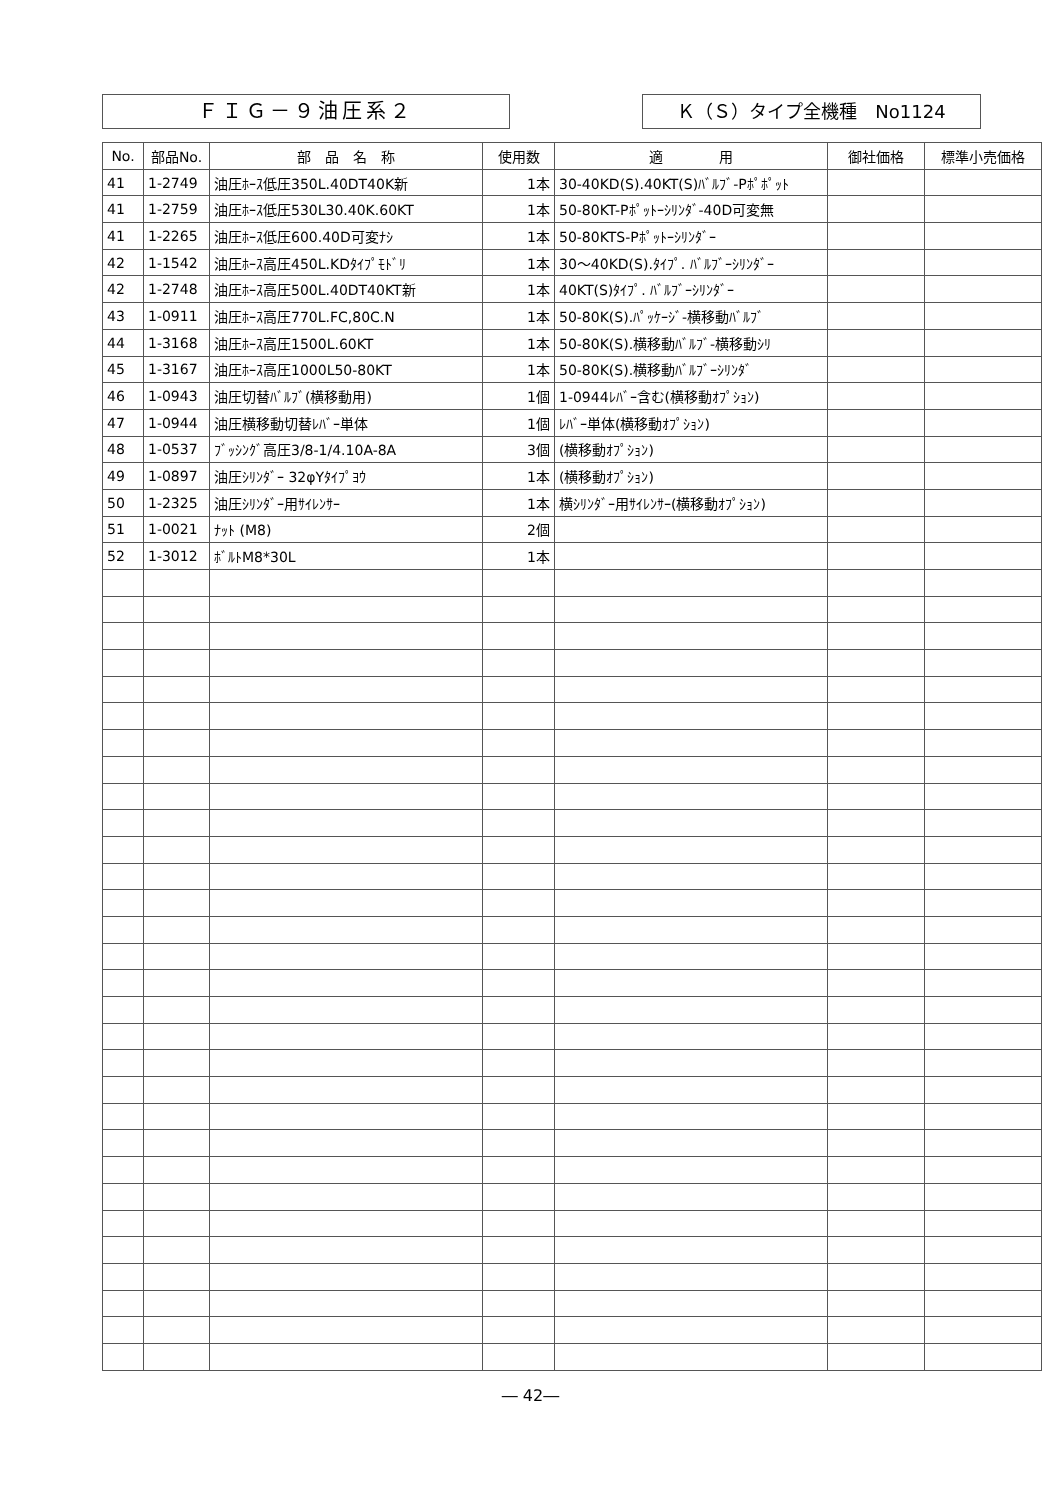ＦＩＧ－９油圧系２ Ｋ（Ｓ）タイプ全機種　No1124
| No. | 部品No. | 部 品 名 称 | 使用数 | 適 用 | 御社価格 | 標準小売価格 |
| --- | --- | --- | --- | --- | --- | --- |
| 41 | 1-2749 | 油圧ﾎｰｽ低圧350L.40DT40K新 | 1本 | 30-40KD(S).40KT(S)ﾊﾞﾙﾌﾞ-Pﾎﾟﾎﾟｯﾄ | | |
| 41 | 1-2759 | 油圧ﾎｰｽ低圧530L30.40K.60KT | 1本 | 50-80KT-Pﾎﾟｯﾄｰｼﾘﾝﾀﾞ-40D可変無 | | |
| 41 | 1-2265 | 油圧ﾎｰｽ低圧600.40D可変ﾅｼ | 1本 | 50-80KTS-Pﾎﾟｯﾄｰｼﾘﾝﾀﾞｰ | | |
| 42 | 1-1542 | 油圧ﾎｰｽ高圧450L.KDﾀｲﾌﾟﾓﾄﾞﾘ | 1本 | 30～40KD(S).ﾀｲﾌﾟ. ﾊﾞﾙﾌﾞｰｼﾘﾝﾀﾞｰ | | |
| 42 | 1-2748 | 油圧ﾎｰｽ高圧500L.40DT40KT新 | 1本 | 40KT(S)ﾀｲﾌﾟ. ﾊﾞﾙﾌﾞｰｼﾘﾝﾀﾞｰ | | |
| 43 | 1-0911 | 油圧ﾎｰｽ高圧770L.FC,80C.N | 1本 | 50-80K(S).ﾊﾟｯｹｰｼﾞ-横移動ﾊﾞﾙﾌﾞ | | |
| 44 | 1-3168 | 油圧ﾎｰｽ高圧1500L.60KT | 1本 | 50-80K(S).横移動ﾊﾞﾙﾌﾞ-横移動ｼﾘ | | |
| 45 | 1-3167 | 油圧ﾎｰｽ高圧1000L50-80KT | 1本 | 50-80K(S).横移動ﾊﾞﾙﾌﾞｰｼﾘﾝﾀﾞ | | |
| 46 | 1-0943 | 油圧切替ﾊﾞﾙﾌﾞ(横移動用) | 1個 | 1-0944ﾚﾊﾞｰ含む(横移動ｵﾌﾟｼｮﾝ) | | |
| 47 | 1-0944 | 油圧横移動切替ﾚﾊﾞｰ単体 | 1個 | ﾚﾊﾞｰ単体(横移動ｵﾌﾟｼｮﾝ) | | |
| 48 | 1-0537 | ﾌﾞｯｼﾝｸﾞ高圧3/8-1/4.10A-8A | 3個 | (横移動ｵﾌﾟｼｮﾝ) | | |
| 49 | 1-0897 | 油圧ｼﾘﾝﾀﾞｰ 32φYﾀｲﾌﾟﾖｳ | 1本 | (横移動ｵﾌﾟｼｮﾝ) | | |
| 50 | 1-2325 | 油圧ｼﾘﾝﾀﾞｰ用ｻｲﾚﾝｻｰ | 1本 | 横ｼﾘﾝﾀﾞｰ用ｻｲﾚﾝｻｰ(横移動ｵﾌﾟｼｮﾝ) | | |
| 51 | 1-0021 | ﾅｯﾄ (M8) | 2個 | | | |
| 52 | 1-3012 | ﾎﾞﾙﾄM8*30L | 1本 | | | |
― 42―